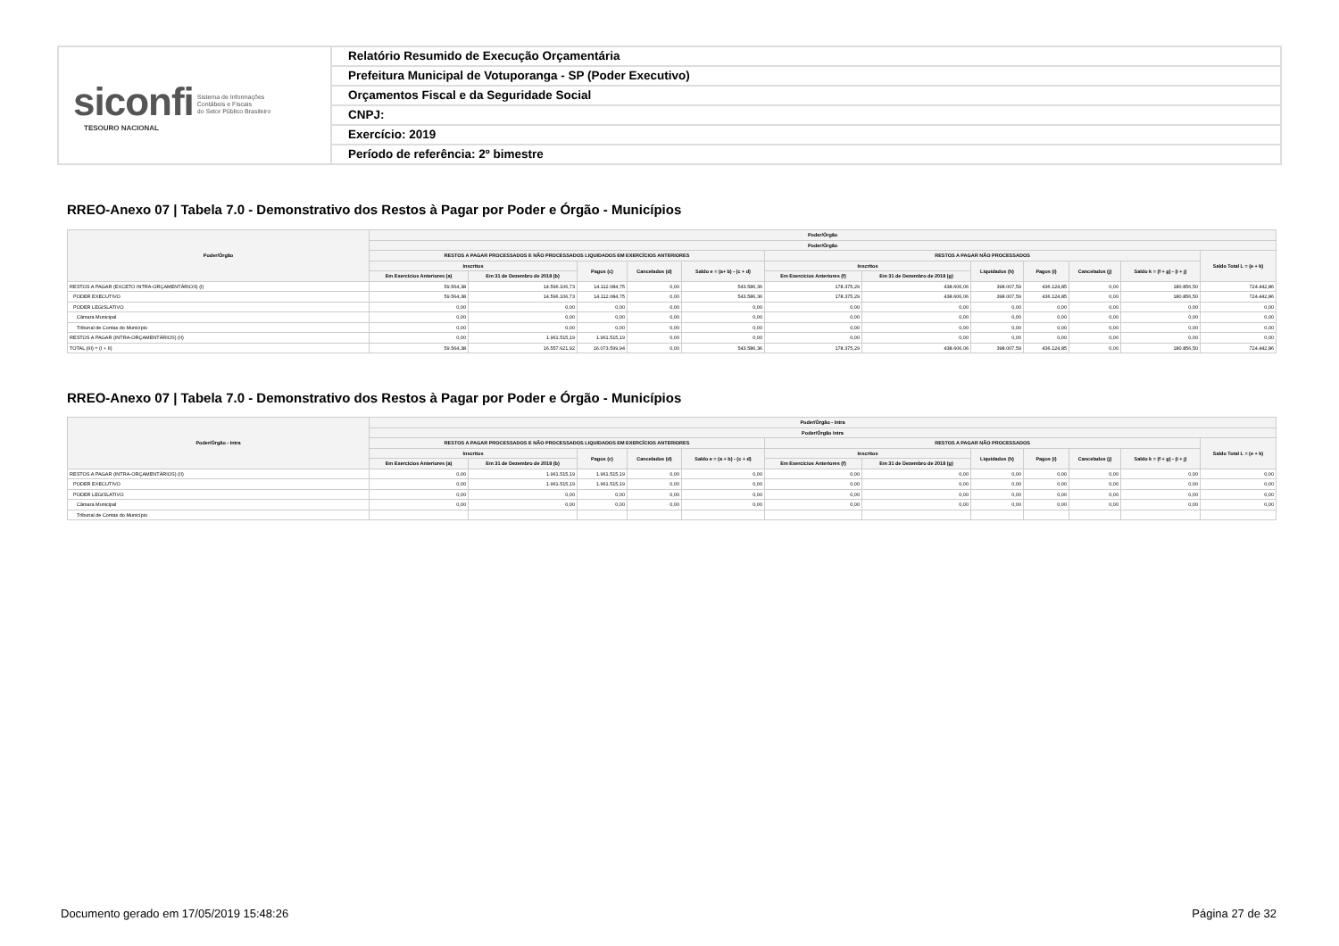siconfi Sistema de Informações
Contábeis e Fiscais
do Setor Público Brasileiro
TESOURO NACIONAL
Relatório Resumido de Execução Orçamentária
Prefeitura Municipal de Votuporanga - SP (Poder Executivo)
Orçamentos Fiscal e da Seguridade Social
CNPJ:
Exercício: 2019
Período de referência: 2º bimestre
RREO-Anexo 07 | Tabela 7.0 - Demonstrativo dos Restos à Pagar por Poder e Órgão - Municípios
| Poder/Órgão | Poder/Órgão | | | | | | | | | | | |
| --- | --- | --- | --- | --- | --- | --- | --- | --- | --- | --- | --- | --- |
| | Poder/Órgão | | | | | | | | | | | |
| | RESTOS A PAGAR PROCESSADOS E NÃO PROCESSADOS LIQUIDADOS EM EXERCÍCIOS ANTERIORES | | | | | RESTOS A PAGAR NÃO PROCESSADOS | | | | | | Saldo Total L = (e + k) |
| | Inscritos | | Pagos (c) | Cancelados (d) | Saldo e = (a+ b) - (c + d) | Inscritos | | Liquidados (h) | Pagos (i) | Cancelados (j) | Saldo k = (f + g) - (i + j) | |
| | Em Exercícios Anteriores (a) | Em 31 de Dezembro de 2018 (b) | | | | Em Exercícios Anteriores (f) | Em 31 de Dezembro de 2018 (g) | | | | | |
| RESTOS A PAGAR (EXCETO INTRA-ORÇAMENTÁRIOS) (I) | 59.564,38 | 14.596.106,73 | 14.112.084,75 | 0,00 | 543.586,36 | 178.375,29 | 438.606,06 | 398.007,59 | 436.124,85 | 0,00 | 180.856,50 | 724.442,86 |
| PODER EXECUTIVO | 59.564,38 | 14.596.106,73 | 14.112.084,75 | 0,00 | 543.586,36 | 178.375,29 | 438.606,06 | 398.007,59 | 436.124,85 | 0,00 | 180.856,50 | 724.442,86 |
| PODER LEGISLATIVO | 0,00 | 0,00 | 0,00 | 0,00 | 0,00 | 0,00 | 0,00 | 0,00 | 0,00 | 0,00 | 0,00 | 0,00 |
| Câmara Municipal | 0,00 | 0,00 | 0,00 | 0,00 | 0,00 | 0,00 | 0,00 | 0,00 | 0,00 | 0,00 | 0,00 | 0,00 |
| Tribunal de Contas do Município | 0,00 | 0,00 | 0,00 | 0,00 | 0,00 | 0,00 | 0,00 | 0,00 | 0,00 | 0,00 | 0,00 | 0,00 |
| RESTOS A PAGAR (INTRA-ORÇAMENTÁRIOS) (II) | 0,00 | 1.961.515,19 | 1.961.515,19 | 0,00 | 0,00 | 0,00 | 0,00 | 0,00 | 0,00 | 0,00 | 0,00 | 0,00 |
| TOTAL (III) = (I + II) | 59.564,38 | 16.557.621,92 | 16.073.599,94 | 0,00 | 543.586,36 | 178.375,29 | 438.606,06 | 398.007,59 | 436.124,85 | 0,00 | 180.856,50 | 724.442,86 |
RREO-Anexo 07 | Tabela 7.0 - Demonstrativo dos Restos à Pagar por Poder e Órgão - Municípios
| Poder/Órgão - Intra | Poder/Órgão - Intra | | | | | | | | | | | |
| --- | --- | --- | --- | --- | --- | --- | --- | --- | --- | --- | --- | --- |
| | Poder/Órgão Intra | | | | | | | | | | | |
| | RESTOS A PAGAR PROCESSADOS E NÃO PROCESSADOS LIQUIDADOS EM EXERCÍCIOS ANTERIORES | | | | | RESTOS A PAGAR NÃO PROCESSADOS | | | | | | Saldo Total L = (e + k) |
| | Inscritos | | Pagos (c) | Cancelados (d) | Saldo e = (a + b) - (c + d) | Inscritos | | Liquidados (h) | Pagos (i) | Cancelados (j) | Saldo k = (f + g) - (i + j) | |
| | Em Exercícios Anteriores (a) | Em 31 de Dezembro de 2018 (b) | | | | Em Exercícios Anteriores (f) | Em 31 de Dezembro de 2018 (g) | | | | | |
| RESTOS A PAGAR (INTRA-ORÇAMENTÁRIOS) (II) | 0,00 | 1.961.515,19 | 1.961.515,19 | 0,00 | 0,00 | 0,00 | 0,00 | 0,00 | 0,00 | 0,00 | 0,00 | 0,00 |
| PODER EXECUTIVO | 0,00 | 1.961.515,19 | 1.961.515,19 | 0,00 | 0,00 | 0,00 | 0,00 | 0,00 | 0,00 | 0,00 | 0,00 | 0,00 |
| PODER LEGISLATIVO | 0,00 | 0,00 | 0,00 | 0,00 | 0,00 | 0,00 | 0,00 | 0,00 | 0,00 | 0,00 | 0,00 | 0,00 |
| Câmara Municipal | 0,00 | 0,00 | 0,00 | 0,00 | 0,00 | 0,00 | 0,00 | 0,00 | 0,00 | 0,00 | 0,00 | 0,00 |
| Tribunal de Contas do Município | | | | | | | | | | | | |
Documento gerado em 17/05/2019 15:48:26
Página 27 de 32